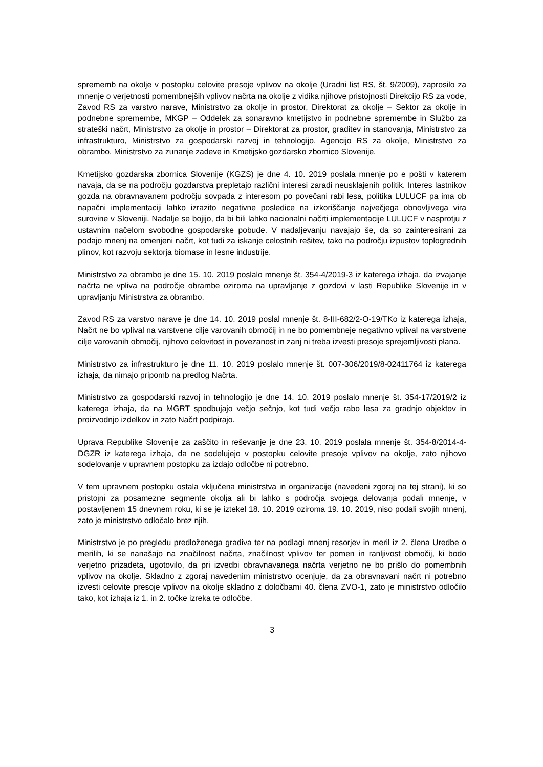sprememb na okolje v postopku celovite presoje vplivov na okolje (Uradni list RS, št. 9/2009), zaprosilo za mnenje o verjetnosti pomembnejših vplivov načrta na okolje z vidika njihove pristojnosti Direkcijo RS za vode, Zavod RS za varstvo narave, Ministrstvo za okolje in prostor, Direktorat za okolje – Sektor za okolje in podnebne spremembe, MKGP – Oddelek za sonaravno kmetijstvo in podnebne spremembe in Službo za strateški načrt, Ministrstvo za okolje in prostor – Direktorat za prostor, graditev in stanovanja, Ministrstvo za infrastrukturo, Ministrstvo za gospodarski razvoj in tehnologijo, Agencijo RS za okolje, Ministrstvo za obrambo, Ministrstvo za zunanje zadeve in Kmetijsko gozdarsko zbornico Slovenije.
Kmetijsko gozdarska zbornica Slovenije (KGZS) je dne 4. 10. 2019 poslala mnenje po e pošti v katerem navaja, da se na področju gozdarstva prepletajo različni interesi zaradi neusklajenih politik. Interes lastnikov gozda na obravnavanem področju sovpada z interesom po povečani rabi lesa, politika LULUCF pa ima ob napačni implementaciji lahko izrazito negativne posledice na izkoriščanje največjega obnovljivega vira surovine v Sloveniji. Nadalje se bojijo, da bi bili lahko nacionalni načrti implementacije LULUCF v nasprotju z ustavnim načelom svobodne gospodarske pobude. V nadaljevanju navajajo še, da so zainteresirani za podajo mnenj na omenjeni načrt, kot tudi za iskanje celostnih rešitev, tako na področju izpustov toplogrednih plinov, kot razvoju sektorja biomase in lesne industrije.
Ministrstvo za obrambo je dne 15. 10. 2019 poslalo mnenje št. 354-4/2019-3 iz katerega izhaja, da izvajanje načrta ne vpliva na področje obrambe oziroma na upravljanje z gozdovi v lasti Republike Slovenije in v upravljanju Ministrstva za obrambo.
Zavod RS za varstvo narave je dne 14. 10. 2019 poslal mnenje št. 8-III-682/2-O-19/TKo iz katerega izhaja, Načrt ne bo vplival na varstvene cilje varovanih območij in ne bo pomembneje negativno vplival na varstvene cilje varovanih območij, njihovo celovitost in povezanost in zanj ni treba izvesti presoje sprejemljivosti plana.
Ministrstvo za infrastrukturo je dne 11. 10. 2019 poslalo mnenje št. 007-306/2019/8-02411764 iz katerega izhaja, da nimajo pripomb na predlog Načrta.
Ministrstvo za gospodarski razvoj in tehnologijo je dne 14. 10. 2019 poslalo mnenje št. 354-17/2019/2 iz katerega izhaja, da na MGRT spodbujajo večjo sečnjo, kot tudi večjo rabo lesa za gradnjo objektov in proizvodnjo izdelkov in zato Načrt podpirajo.
Uprava Republike Slovenije za zaščito in reševanje je dne 23. 10. 2019 poslala mnenje št. 354-8/2014-4-DGZR iz katerega izhaja, da ne sodelujejo v postopku celovite presoje vplivov na okolje, zato njihovo sodelovanje v upravnem postopku za izdajo odločbe ni potrebno.
V tem upravnem postopku ostala vključena ministrstva in organizacije (navedeni zgoraj na tej strani), ki so pristojni za posamezne segmente okolja ali bi lahko s področja svojega delovanja podali mnenje, v postavljenem 15 dnevnem roku, ki se je iztekel 18. 10. 2019 oziroma 19. 10. 2019, niso podali svojih mnenj, zato je ministrstvo odločalo brez njih.
Ministrstvo je po pregledu predloženega gradiva ter na podlagi mnenj resorjev in meril iz 2. člena Uredbe o merilih, ki se nanašajo na značilnost načrta, značilnost vplivov ter pomen in ranljivost območij, ki bodo verjetno prizadeta, ugotovilo, da pri izvedbi obravnavanega načrta verjetno ne bo prišlo do pomembnih vplivov na okolje. Skladno z zgoraj navedenim ministrstvo ocenjuje, da za obravnavani načrt ni potrebno izvesti celovite presoje vplivov na okolje skladno z določbami 40. člena ZVO-1, zato je ministrstvo odločilo tako, kot izhaja iz 1. in 2. točke izreka te odločbe.
3